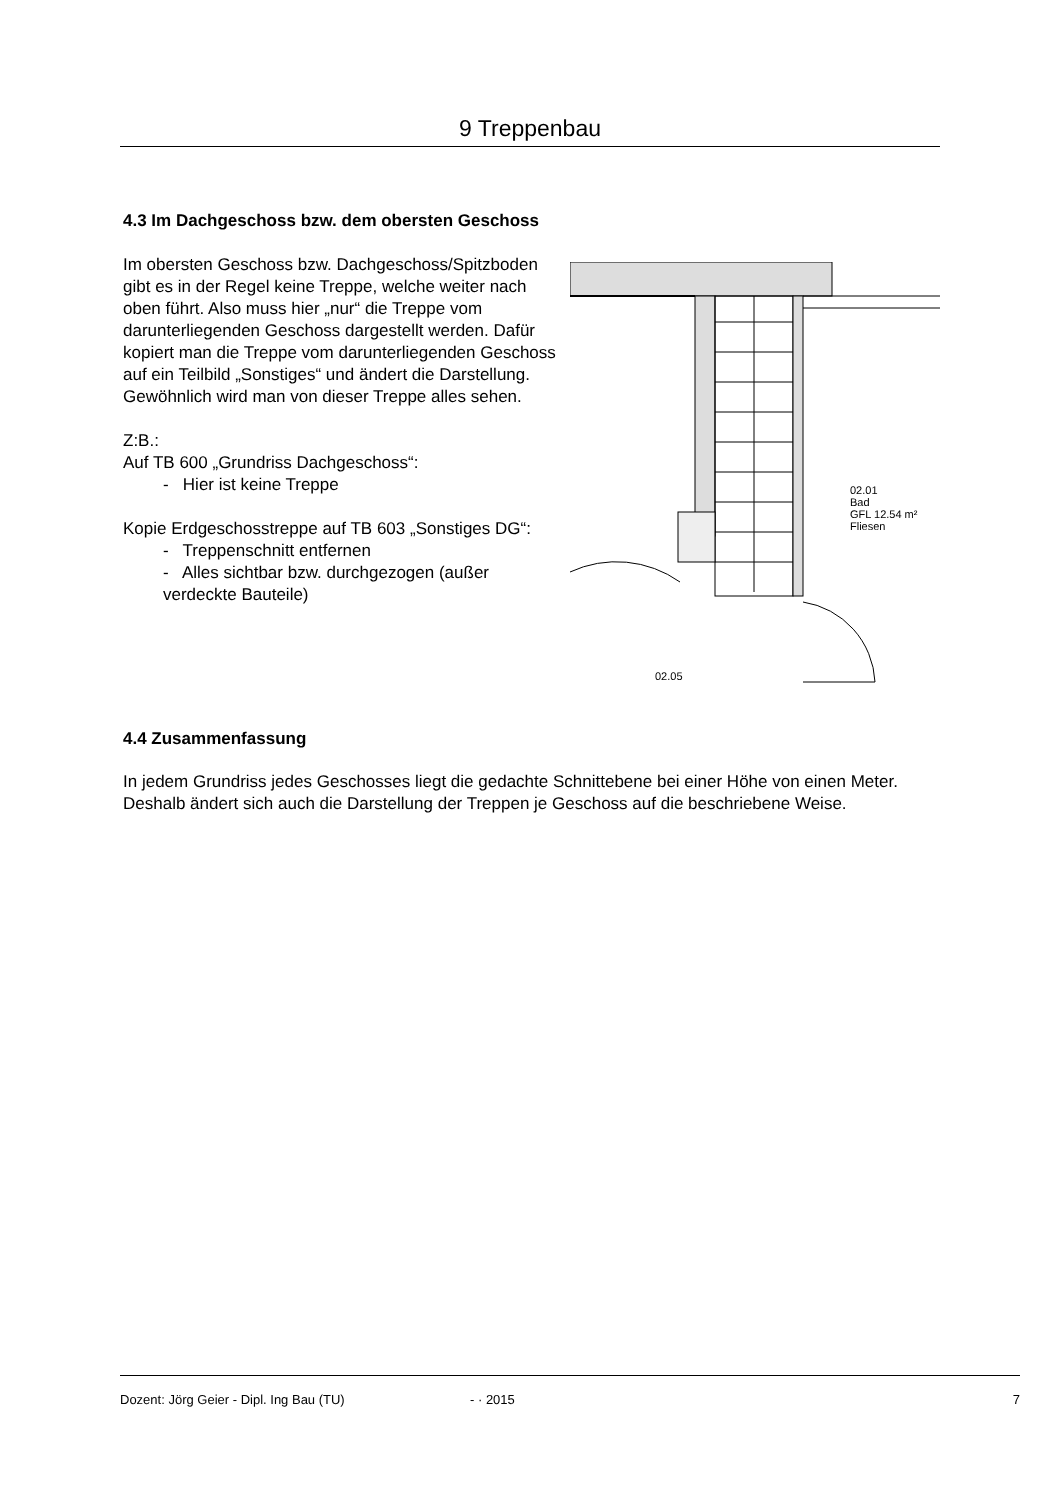9 Treppenbau
4.3 Im Dachgeschoss bzw. dem obersten Geschoss
Im obersten Geschoss bzw. Dachgeschoss/Spitzboden gibt es in der Regel keine Treppe, welche weiter nach oben führt. Also muss hier „nur“ die Treppe vom darunterliegenden Geschoss dargestellt werden. Dafür kopiert man die Treppe vom darunterliegenden Geschoss auf ein Teilbild „Sonstiges“ und ändert die Darstellung. Gewöhnlich wird man von dieser Treppe alles sehen.
Z:B.:
Auf TB 600 „Grundriss Dachgeschoss“:
- Hier ist keine Treppe
Kopie Erdgeschosstreppe auf TB 603 „Sonstiges DG“:
- Treppenschnitt entfernen
- Alles sichtbar bzw. durchgezogen (außer verdeckte Bauteile)
02.01
Bad
GFL 12.54 m²
Fliesen
02.05
4.4 Zusammenfassung
In jedem Grundriss jedes Geschosses liegt die gedachte Schnittebene bei einer Höhe von einen Meter. Deshalb ändert sich auch die Darstellung der Treppen je Geschoss auf die beschriebene Weise.
Dozent: Jörg Geier - Dipl. Ing Bau (TU) - · 2015 7